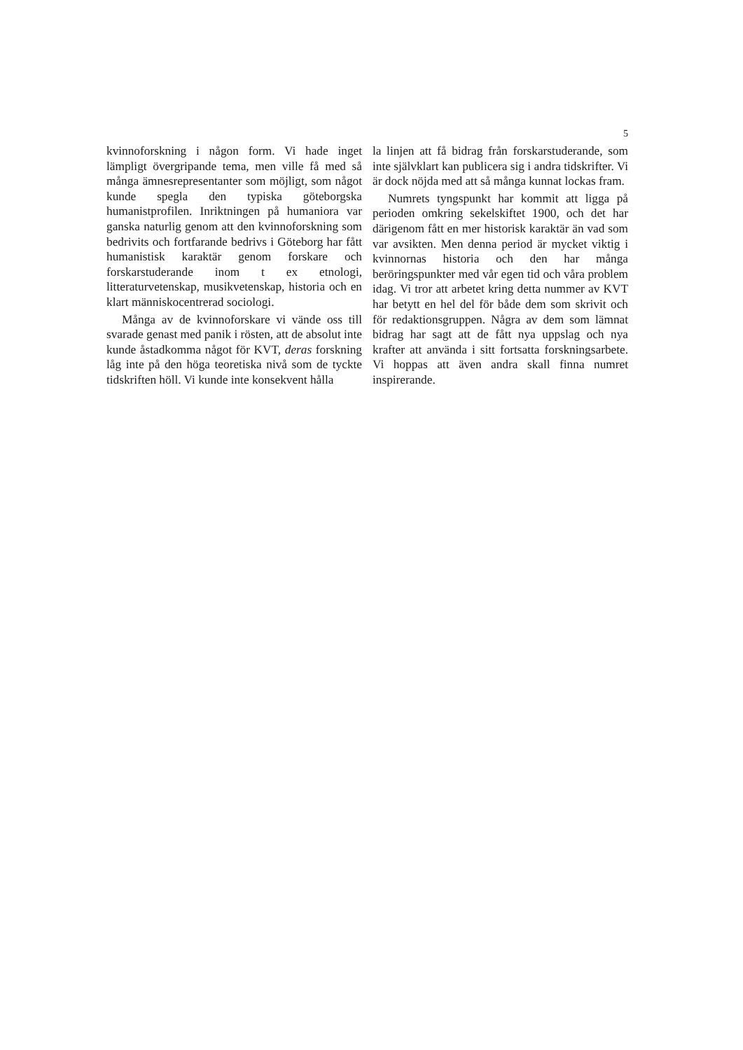5
kvinnoforskning i någon form. Vi hade inget lämpligt övergripande tema, men ville få med så många ämnesrepresentanter som möjligt, som något kunde spegla den typiska göteborgska humanistprofilen. Inriktningen på humaniora var ganska naturlig genom att den kvinnoforskning som bedrivits och fortfarande bedrivs i Göteborg har fått humanistisk karaktär genom forskare och forskarstuderande inom t ex etnologi, litteraturvetenskap, musikvetenskap, historia och en klart människocentrerad sociologi.
Många av de kvinnoforskare vi vände oss till svarade genast med panik i rösten, att de absolut inte kunde åstadkomma något för KVT, deras forskning låg inte på den höga teoretiska nivå som de tyckte tidskriften höll. Vi kunde inte konsekvent hålla
la linjen att få bidrag från forskarstuderande, som inte självklart kan publicera sig i andra tidskrifter. Vi är dock nöjda med att så många kunnat lockas fram.
Numrets tyngspunkt har kommit att ligga på perioden omkring sekelskiftet 1900, och det har därigenom fått en mer historisk karaktär än vad som var avsikten. Men denna period är mycket viktig i kvinnornas historia och den har många beröringspunkter med vår egen tid och våra problem idag. Vi tror att arbetet kring detta nummer av KVT har betytt en hel del för både dem som skrivit och för redaktionsgruppen. Några av dem som lämnat bidrag har sagt att de fått nya uppslag och nya krafter att använda i sitt fortsatta forskningsarbete. Vi hoppas att även andra skall finna numret inspirerande.